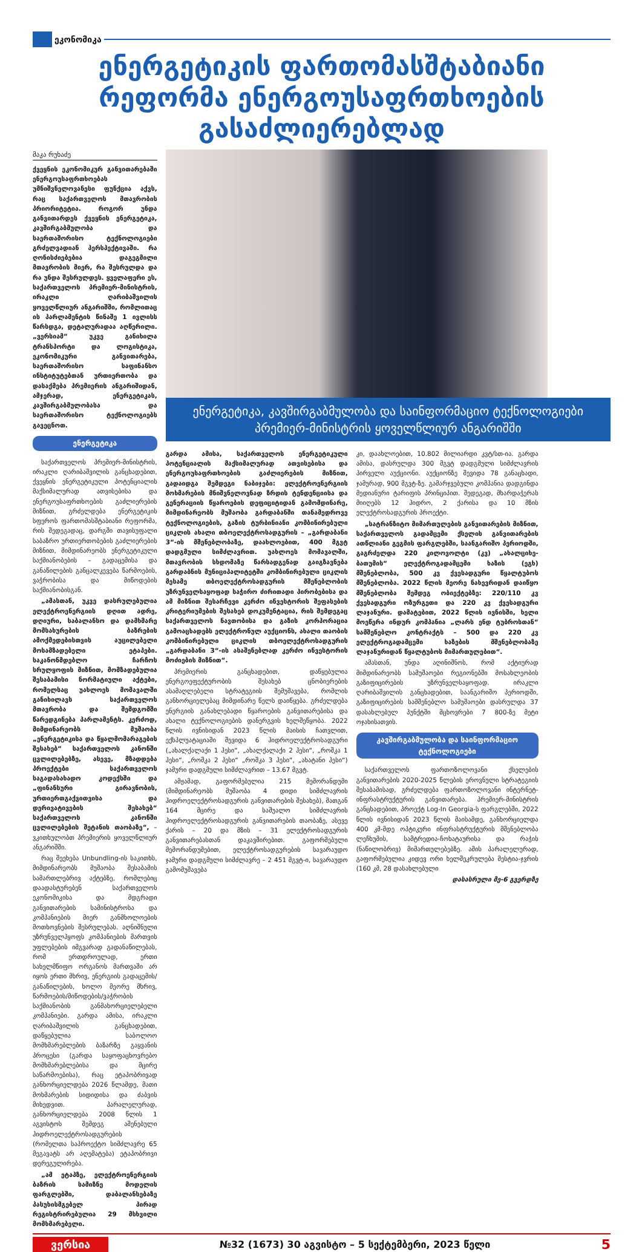ეკონომიკა
ენერგეტიკის ფართომასშტაბიანი რეფორმა ენერგოუსაფრთხოების გასაძლიერებლად
მაკა რუხაძე
ქვეყნის ეკონომიკურ განვითარებაში ენერგოუსაფრთხოებას უმნიშვნელოვანესი ფუნქცია აქვს, რაც საქართველოს მთავრობის პრიორიტეტია. როგორ უნდა განვითარდეს ქვეყნის ენერგეტიკა, კავშირგაბმულობა და საერთაშორისო ტექნოლოგიები გრძელვადიან პერსპექტივაში. რა ღონისძიებებია დაგეგმილი მთავრობის მიერ, რა შესრულდა და რა უნდა შესრულდეს. ყველაფერი ეს, საქართველოს პრემიერ-მინისტრის, ირაკლი ღარიბაშვილის ყოველწლიურ ანგარიშში, რომლითაც ის პარლამენტის წინაშე 1 ივლისს წარსდგა, დეტალურადაა აღწერილი. „ვერსიამ“ უკვე განიხილა ტრანსპორტი და ლოგისტიკა, ეკონომიკური განვითარება, საერთაშორისო საფინანსო ინსტიტუტებთან ურთიერთობა და დასაქმება პრემიერის ანგარიშიდან, ამჯერად, ენერგეტიკას, კავშირგაბმულობასა და საერთაშორისო ტექნოლოგიებს გავეცნოთ.
ენერგეტიკა
საქართველოს პრემიერ-მინისტრის, ირაკლი ღარიბაშვილის განცხადებით, ქვეყნის ენერგეტიკული პოტენციალის მაქსიმალურად ათვისებისა და ენერგოუსაფრთხოების გაძლიერების მიზნით, გრძელდება ენერგეტიკის სფეროს ფართომასშტაბიანი რეფორმა, რის შედეგადაც, დარგში თავისუფალი საბაზრო ურთიერთობების გაძლიერების მიზნით, მიმდინარეობს ენერგეტიკული საქმიანობების – გადაცემისა და განაწილების განცალკევება წარმოების, ვაჭრობისა და მიწოდების საქმიანობისგან.
„ამასთან, უკვე დასრულებულია ელექტროენერგიის დღით ადრე, დღიური, საბალანსო და დამხმარე მომსახურების ბაზრების ამოქმედებისთვის აუცილებელი მოსამზადებელი ეტაპები. საკანონმდებლო ჩარჩოს სრულყოფის მიზნით, მომზადებულია შესაბამისი ნორმატიული აქტები, რომელსაც უახლოეს მომავალში განიხილავს საქართველოს მთავრობა და შემდგომში წარედგინება პარლამენტს. კერძოდ, მიმდინარეობს მუშაობა „ენერგეტიკისა და წყალმომარაგების შესახებ“ საქართველოს კანონში ცვლილებებზე, ასევე, მზადდება პროექტები საქართველოს საგადასახადო კოდექსში და „ფინანსური გირავნობის, ურთიერთგაქვითვისა და დერივატივების შესახებ“ საქართველოს კანონში ცვლილებების შეტანის თაობაზე“, – ვკითხულობთ პრემიერის ყოველწლიურ ანგარიშში.
რაც შეეხება Unbundling-ის საკითხს, მიმდინარეობს მუშაობა შესაბამის სამართლებრივ აქტებზე, რომლებიც დაადასტურებენ საქართველოს ეკონომიკისა და მდგრადი განვითარების სამინისტროსა და კომპანიების მიერ განმხოლოების მოთხოვნების შესრულებას. აღნიშნული უზრუნველჰყოფს კომპანიების მართვის უფლებების იმგვარად გადანაწილებას, რომ ერთდროულად, ერთი სახელმწიფო ორგანოს მართვაში არ იყოს ერთი მხრივ, ენერგიის გადაცემის/განაწილების, ხოლო მეორე მხრივ, წარმოების/მიწოდების/ვაჭრობის საქმიანობის განმახორციელებელი კომპანიები. გარდა ამისა, ირაკლი ღარიბაშვილის განცხადებით, დაწყებულია საბოლოო მომხმარებლების ბაზარზე გაყვანის პროცესი (გარდა საყოფაცხოვრებო მომხმარებლებისა და მცირე საწარმოებისა), რაც ეტაპობრივად განხორციელდება 2026 წლამდე, მათი მოხმარების სიდიდისა და ძაბვის მიხედვით. პარალელურად, განხორციელდება 2008 წლის 1 აგვისტოს შემდეგ აშენებული ჰიდროელექტროსადგურების (რომელთა საპროექტო სიმძლავრე 65 მეგავატს არ აღემატება) ეტაპობრივი დერეგულირება.
„ამ ეტაპზე, ელექტროენერგიის ბაზრის სამიზნე მოდელის ფარგლებში, დაბალანსებაზე პასუხისმგებელ პირად რეგისტრირებულია 29 მსხვილი მომხმარებელი.
ენერგეტიკა, კავშირგაბმულობა და საინფორმაციო ტექნოლოგიები პრემიერ-მინისტრის ყოველწლიურ ანგარიშში
გარდა ამისა, საქართველოს ენერგეტიკული პოტენციალის მაქსიმალურად ათვისებისა და ენერგოუსაფრთხოების გაძლიერების მიზნით, გადაიდგა შემდეგი ნაბიჯები: ელექტროენერგიის მოხმარების მნიშვნელოვნად ზრდის ტენდენციისა და გენერაციის წყაროების დეფიციტიდან გამომდინარე, მიმდინარეობს მუშაობა გარდაბანში თანამედროვე ტექნოლოგიების, გაზის ტურბინიანი კომბინირებული ციკლის ახალი თბოელექტროსადგურის – „გარდაბანი 3“-ის მშენებლობაზე, დაახლოებით, 400 მგვტ დადგმული სიმძლავრით. უახლოეს მომავალში, მთავრობის სხდომაზე წარსადგენად გაიგზავნება გარდაბნის მუნიციპალიტეტში კომბინირებული ციკლის მესამე თბოელექტროსადგურის მშენებლობის უზრუნველსაყოფად საჭირო ძირითადი პირობებისა და ამ მიზნით შესარჩევი კერძო ინვესტორის შეფასების კრიტერიუმების შესახებ დოკუმენტაცია, რის შემდეგაც საქართველოს ნავთობისა და გაზის კორპორაცია გამოაცხადებს ელექტრონულ აუქციონს, ახალი თაობის კომბინირებული ციკლის თბოელექტროსადგურის „გარდაბანი 3“-ის ასაშენებლად კერძო ინვესტორის მოძიების მიზნით“.
პრემიერის განცხადებით, დაწყებულია ენერგოეფექტურობის შესახებ ცნობიერების ასამაღლებელი სტრატეგიის შემუშავება, რომლის განხორციელებაც მიმდინარე წელს დაიწყება. გრძელდება ენერგიის განახლებადი წყაროების განვითარებისა და ახალი ტექნოლოგიების დანერგვის ხელშეწყობა. 2022 წლის ივნისიდან 2023 წლის მაისის ჩათვლით, ექსპლუატაციაში შევიდა 6 ჰიდროელექტროსადგური („ახალქალაქი 1 ჰესი“, „ახალქალაქი 2 ჰესი“, „როშკა 1 ჰესი“, „როშკა 2 ჰესი“ „როშკა 3 ჰესი“, „ახატანი ჰესი“) ჯამური დადგმული სიმძლავრით – 13.67 მგვტ.
ამჟამად, გაფორმებულია 215 მემორანდუმი (მიმდინარეობს მუშაობა 4 დიდი სიმძლავრის ჰიდროელექტროსადგურის განვითარების შესახებ), მათგან 164 მცირე და საშუალო სიმძლავრის ჰიდროელექტროსადგურის განვითარების თაობაზე, ასევე ქარის – 20 და მზის – 31 ელექტროსადგურის განვითარებასთან დაკავშირებით. გაფორმებული მემორანდუმებით, ელექტროსადგურების სავარაუდო ჯამური დადგმული სიმძლავრე – 2 451 მგვტ-ი, სავარაუდო გამომუშავება
კი, დაახლოებით, 10.802 მილიარდი კვტ/სთ-ია. გარდა ამისა, დასრულდა 300 მგვტ დადგმული სიმძლავრის პირველი აუქციონი. აუქციონზე შევიდა 78 განაცხადი, ჯამურად, 900 მგვტ-ზე. გამარჯვებული კომპანია დადგინდა მედიანური ტარიფის პრინციპით. შედეგად, მხარდაჭერას მიიღებს 12 ჰიდრო, 2 ქარისა და 10 მზის ელექტროსადგურის პროექტი.
„სატრანზიტო მიმართულების განვითარების მიზნით, საქართველოს გადამცემი ქსელის განვითარების ათწლიანი გეგმის ფარგლებში, საანგარიშო პერიოდში, გაგრძელდა 220 კილოვოლტი (კვ) „ახალციხე-ბათუმის“ ელექტროგადამცემი ხაზის (ეგხ) მშენებლობა, 500 კვ ქვესადგური წყალტუბოს მშენებლობა. 2022 წლის მეორე ნახევრიდან დაიწყო მშენებლობა შემდეგ ობიექტებზე: 220/110 კვ ქვესადგური ოზურგეთი და 220 კვ ქვესადგური ლაჯანური. დამატებით, 2022 წლის ივნისში, ხელი მოეწერა ინდურ კომპანია „ლარს ენდ ტუბროსთან“ სამშენებლო კონტრაქტს – 500 და 220 კვ ელექტროგადამცემი ხაზების მშენებლობაზე ლაჯანურიდან წყალტუბოს მიმართულებით“.
ამასთან, უნდა აღინიშნოს, რომ აქტიურად მიმდინარეობს სამუშაოები რეგიონებში მოსახლეობის გაზიფიცირების უზრუნველსაყოფად. ირაკლი ღარიბაშვილის განცხადებით, საანგარიშო პერიოდში, გაზიფიცირების სამშენებლო სამუშაოები დასრულდა 37 დასახლებულ პუნქტში მცხოვრები 7 800-ზე მეტი ოჯახისათვის.
კავშირგაბმულობა და საინფორმაციო ტექნოლოგიები
საქართველოს ფართოზოლოვანი ქსელების განვითარების 2020-2025 წლების ეროვნული სტრატეგიის შესაბამისად, გრძელდება ფართოზოლოვანი ინტერნეტ-ინფრასტრუქტურის განვითარება. პრემიერ-მინისტრის განცხადებით, პროექტ Log-In Georgia-ს ფარგლებში, 2022 წლის ივნისიდან 2023 წლის მაისამდე, განხორციელდა 400 კმ-მდე ოპტიკური ინფრასტრუქტურის მშენებლობა ლეჩხუმის, სამტრედია-ჩოხატაურისა და რაჭის (ნაწილობრივ) მიმართულებებზე. ამის პარალელურად, გაფორმებულია კიდევ ორი ხელშეკრულება მესტია-ჯვრის (160 კმ, 28 დასახლებული
დასასრული მე-6 გვერდზე
ვერსია №32 (1673) 30 აგვისტო – 5 სექტემბერი, 2023 წელი 5